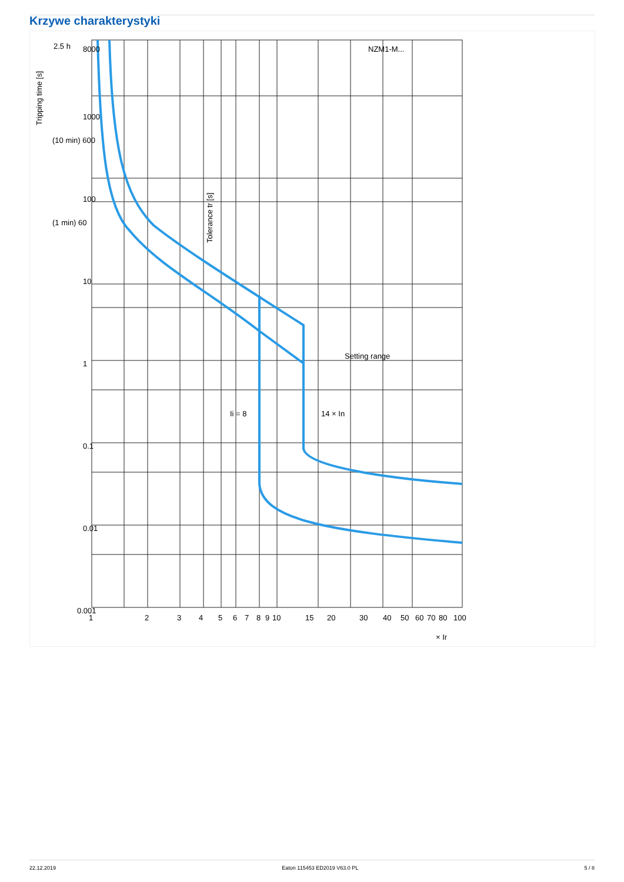Krzywe charakterystyki
2.5 h
8000
1000
(10 min) 600
100
(1 min) 60
10
1
0.1
0.01
0.001
Tripping time [s]
NZM1-M...
Setting range
Ii = 8
14 × In
Tolerance tr [s]
1
2
3
4
5
6
7
8
9
10
15
20
30
40
50
60
70
80
100
× Ir
22.12.2019 Eaton 115453 ED2019 V63.0 PL 5 / 8